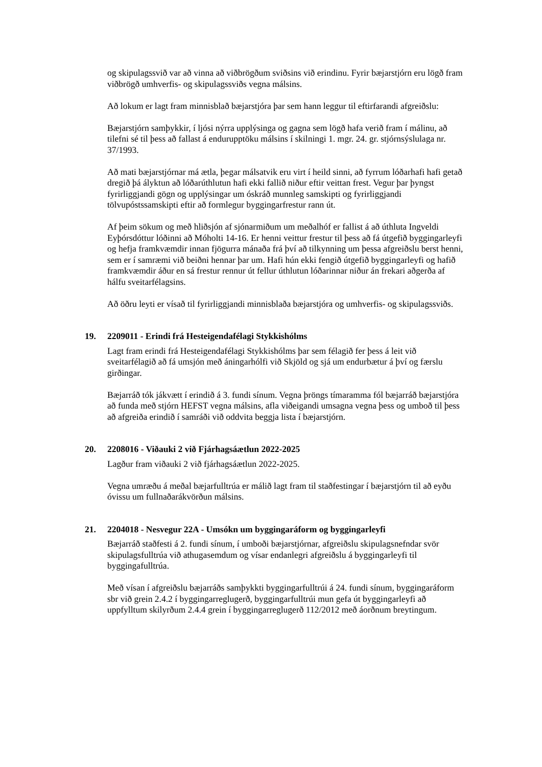og skipulagssvið var að vinna að viðbrögðum sviðsins við erindinu. Fyrir bæjarstjórn eru lögð fram viðbrögð umhverfis- og skipulagssviðs vegna málsins.
Að lokum er lagt fram minnisblað bæjarstjóra þar sem hann leggur til eftirfarandi afgreiðslu:
Bæjarstjórn samþykkir, í ljósi nýrra upplýsinga og gagna sem lögð hafa verið fram í málinu, að tilefni sé til þess að fallast á endurupptöku málsins í skilningi 1. mgr. 24. gr. stjórnsýslulaga nr. 37/1993.
Að mati bæjarstjórnar má ætla, þegar málsatvik eru virt í heild sinni, að fyrrum lóðarhafi hafi getað dregið þá ályktun að lóðarúthlutun hafi ekki fallið niður eftir veittan frest. Vegur þar þyngst fyrirliggjandi gögn og upplýsingar um óskráð munnleg samskipti og fyrirliggjandi tölvupóstssamskipti eftir að formlegur byggingarfrestur rann út.
Af þeim sökum og með hliðsjón af sjónarmiðum um meðalhóf er fallist á að úthluta Ingveldi Eyþórsdóttur lóðinni að Móholti 14-16. Er henni veittur frestur til þess að fá útgefið byggingarleyfi og hefja framkvæmdir innan fjögurra mánaða frá því að tilkynning um þessa afgreiðslu berst henni, sem er í samræmi við beiðni hennar þar um. Hafi hún ekki fengið útgefið byggingarleyfi og hafið framkvæmdir áður en sá frestur rennur út fellur úthlutun lóðarinnar niður án frekari aðgerða af hálfu sveitarfélagsins.
Að öðru leyti er vísað til fyrirliggjandi minnisblaða bæjarstjóra og umhverfis- og skipulagssviðs.
19. 2209011 - Erindi frá Hesteigendafélagi Stykkishólms
Lagt fram erindi frá Hesteigendafélagi Stykkishólms þar sem félagið fer þess á leit við sveitarfélagið að fá umsjón með áningarhólfi við Skjöld og sjá um endurbætur á því og færslu girðingar.
Bæjarráð tók jákvætt í erindið á 3. fundi sínum. Vegna þröngs tímaramma fól bæjarráð bæjarstjóra að funda með stjórn HEFST vegna málsins, afla viðeigandi umsagna vegna þess og umboð til þess að afgreiða erindið í samráði við oddvita beggja lista í bæjarstjórn.
20. 2208016 - Viðauki 2 við Fjárhagsáætlun 2022-2025
Lagður fram viðauki 2 við fjárhagsáætlun 2022-2025.
Vegna umræðu á meðal bæjarfulltrúa er málið lagt fram til staðfestingar í bæjarstjórn til að eyðu óvissu um fullnaðarákvörðun málsins.
21. 2204018 - Nesvegur 22A - Umsókn um byggingaráform og byggingarleyfi
Bæjarráð staðfesti á 2. fundi sínum, í umboði bæjarstjórnar, afgreiðslu skipulagsnefndar svör skipulagsfulltrúa við athugasemdum og vísar endanlegri afgreiðslu á byggingarleyfi til byggingafulltrúa.
Með vísan í afgreiðslu bæjarráðs samþykkti byggingarfulltrúi á 24. fundi sínum, byggingaráform sbr við grein 2.4.2 í byggingarreglugerð, byggingarfulltrúi mun gefa út byggingarleyfi að uppfylltum skilyrðum 2.4.4 grein í byggingarreglugerð 112/2012 með áorðnum breytingum.